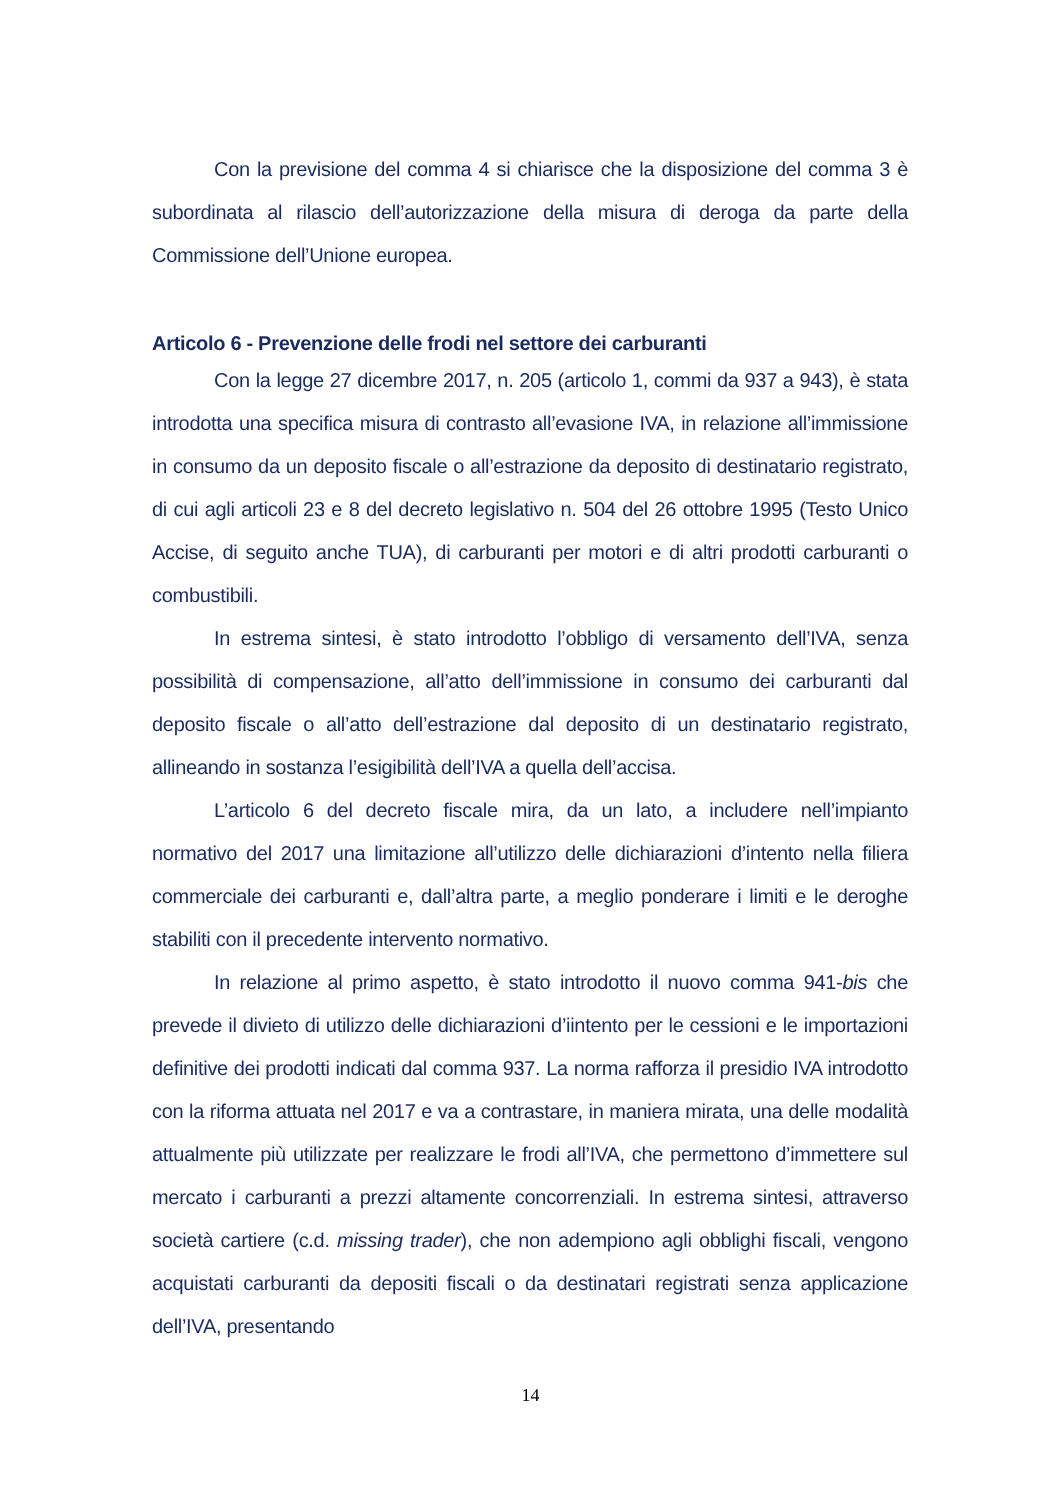Con la previsione del comma 4 si chiarisce che la disposizione del comma 3 è subordinata al rilascio dell’autorizzazione della misura di deroga da parte della Commissione dell’Unione europea.
Articolo 6 - Prevenzione delle frodi nel settore dei carburanti
Con la legge 27 dicembre 2017, n. 205 (articolo 1, commi da 937 a 943), è stata introdotta una specifica misura di contrasto all’evasione IVA, in relazione all’immissione in consumo da un deposito fiscale o all’estrazione da deposito di destinatario registrato, di cui agli articoli 23 e 8 del decreto legislativo n. 504 del 26 ottobre 1995 (Testo Unico Accise, di seguito anche TUA), di carburanti per motori e di altri prodotti carburanti o combustibili.
In estrema sintesi, è stato introdotto l’obbligo di versamento dell’IVA, senza possibilità di compensazione, all’atto dell’immissione in consumo dei carburanti dal deposito fiscale o all’atto dell’estrazione dal deposito di un destinatario registrato, allineando in sostanza l’esigibilità dell’IVA a quella dell’accisa.
L’articolo 6 del decreto fiscale mira, da un lato, a includere nell’impianto normativo del 2017 una limitazione all’utilizzo delle dichiarazioni d’intento nella filiera commerciale dei carburanti e, dall’altra parte, a meglio ponderare i limiti e le deroghe stabiliti con il precedente intervento normativo.
In relazione al primo aspetto, è stato introdotto il nuovo comma 941-bis che prevede il divieto di utilizzo delle dichiarazioni d’iintento per le cessioni e le importazioni definitive dei prodotti indicati dal comma 937. La norma rafforza il presidio IVA introdotto con la riforma attuata nel 2017 e va a contrastare, in maniera mirata, una delle modalità attualmente più utilizzate per realizzare le frodi all’IVA, che permettono d’immettere sul mercato i carburanti a prezzi altamente concorrenziali. In estrema sintesi, attraverso società cartiere (c.d. missing trader), che non adempiono agli obblighi fiscali, vengono acquistati carburanti da depositi fiscali o da destinatari registrati senza applicazione dell’IVA, presentando
14